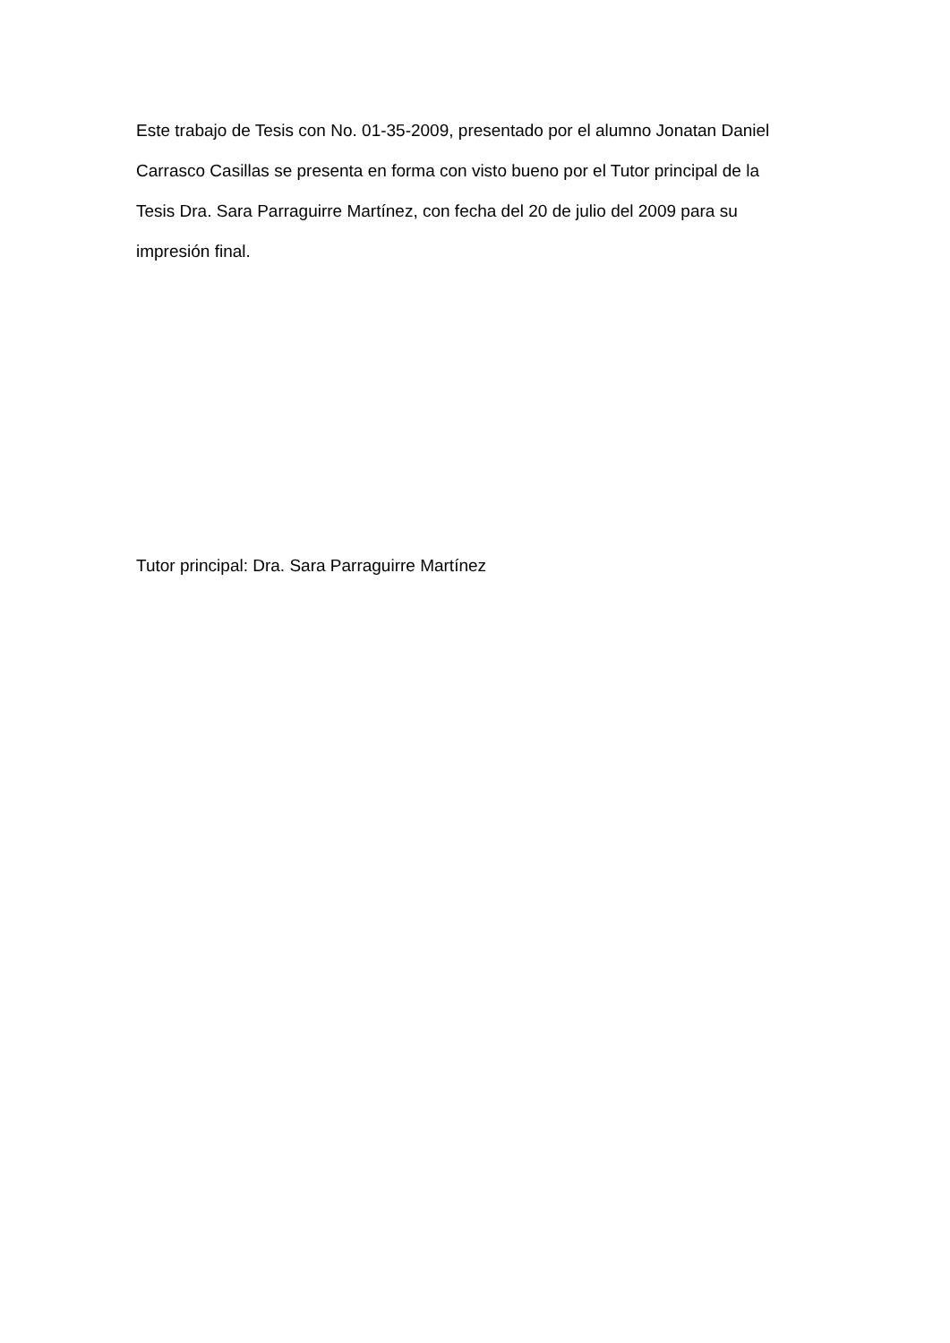Este trabajo de Tesis con No. 01-35-2009, presentado por el alumno Jonatan Daniel
Carrasco Casillas se presenta en forma con visto bueno por el Tutor principal de la
Tesis Dra. Sara Parraguirre Martínez, con fecha del 20 de julio del 2009 para su
impresión final.
Tutor principal: Dra. Sara Parraguirre Martínez